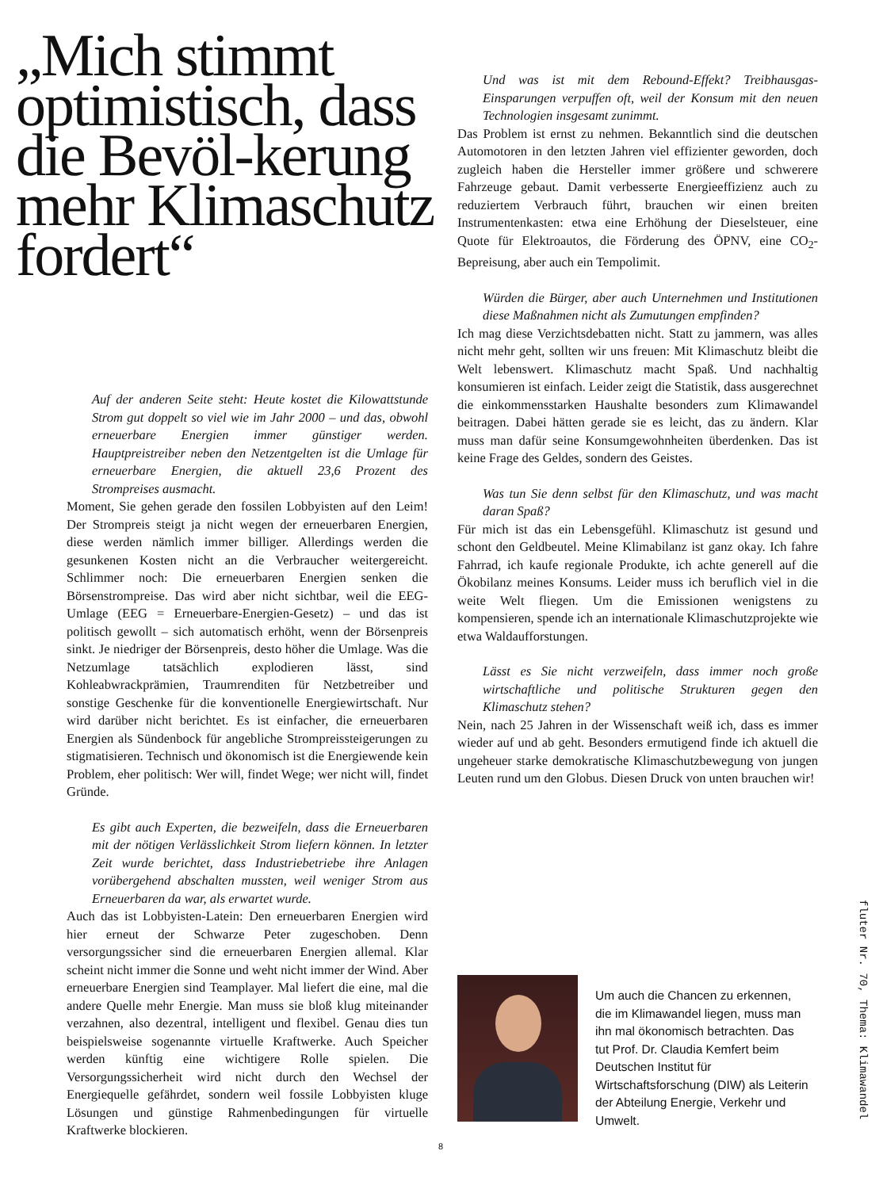„Mich stimmt optimistisch, dass die Bevöl-kerung mehr Klimaschutz fordert“
Auf der anderen Seite steht: Heute kostet die Kilowattstunde Strom gut doppelt so viel wie im Jahr 2000 – und das, obwohl erneuerbare Energien immer günstiger werden. Hauptpreistreiber neben den Netzentgelten ist die Umlage für erneuerbare Energien, die aktuell 23,6 Prozent des Strompreises ausmacht.
Moment, Sie gehen gerade den fossilen Lobbyisten auf den Leim! Der Strompreis steigt ja nicht wegen der erneuerbaren Energien, diese werden nämlich immer billiger. Allerdings werden die gesunkenen Kosten nicht an die Verbraucher weitergereicht. Schlimmer noch: Die erneuerbaren Energien senken die Börsenstrompreise. Das wird aber nicht sichtbar, weil die EEG-Umlage (EEG = Erneuerbare-Energien-Gesetz) – und das ist politisch gewollt – sich automatisch erhöht, wenn der Börsenpreis sinkt. Je niedriger der Börsenpreis, desto höher die Umlage. Was die Netzumlage tatsächlich explodieren lässt, sind Kohleabwrackprämien, Traumrenditen für Netzbetreiber und sonstige Geschenke für die konventionelle Energiewirtschaft. Nur wird darüber nicht berichtet. Es ist einfacher, die erneuerbaren Energien als Sündenbock für angebliche Strompreissteigerungen zu stigmatisieren. Technisch und ökonomisch ist die Energiewende kein Problem, eher politisch: Wer will, findet Wege; wer nicht will, findet Gründe.
Es gibt auch Experten, die bezweifeln, dass die Erneuerbaren mit der nötigen Verlässlichkeit Strom liefern können. In letzter Zeit wurde berichtet, dass Industriebetriebe ihre Anlagen vorübergehend abschalten mussten, weil weniger Strom aus Erneuerbaren da war, als erwartet wurde.
Auch das ist Lobbyisten-Latein: Den erneuerbaren Energien wird hier erneut der Schwarze Peter zugeschoben. Denn versorgungssicher sind die erneuerbaren Energien allemal. Klar scheint nicht immer die Sonne und weht nicht immer der Wind. Aber erneuerbare Energien sind Teamplayer. Mal liefert die eine, mal die andere Quelle mehr Energie. Man muss sie bloß klug miteinander verzahnen, also dezentral, intelligent und flexibel. Genau dies tun beispielsweise sogenannte virtuelle Kraftwerke. Auch Speicher werden künftig eine wichtigere Rolle spielen. Die Versorgungssicherheit wird nicht durch den Wechsel der Energiequelle gefährdet, sondern weil fossile Lobbyisten kluge Lösungen und günstige Rahmenbedingungen für virtuelle Kraftwerke blockieren.
Und was ist mit dem Rebound-Effekt? Treibhausgas-Einsparungen verpuffen oft, weil der Konsum mit den neuen Technologien insgesamt zunimmt.
Das Problem ist ernst zu nehmen. Bekanntlich sind die deutschen Automotoren in den letzten Jahren viel effizienter geworden, doch zugleich haben die Hersteller immer größere und schwerere Fahrzeuge gebaut. Damit verbesserte Energieeffizienz auch zu reduziertem Verbrauch führt, brauchen wir einen breiten Instrumentenkasten: etwa eine Erhöhung der Dieselsteuer, eine Quote für Elektroautos, die Förderung des ÖPNV, eine CO<sub>2</sub>-Bepreisung, aber auch ein Tempolimit.
Würden die Bürger, aber auch Unternehmen und Institutionen diese Maßnahmen nicht als Zumutungen empfinden?
Ich mag diese Verzichtsdebatten nicht. Statt zu jammern, was alles nicht mehr geht, sollten wir uns freuen: Mit Klimaschutz bleibt die Welt lebenswert. Klimaschutz macht Spaß. Und nachhaltig konsumieren ist einfach. Leider zeigt die Statistik, dass ausgerechnet die einkommensstarken Haushalte besonders zum Klimawandel beitragen. Dabei hätten gerade sie es leicht, das zu ändern. Klar muss man dafür seine Konsumgewohnheiten überdenken. Das ist keine Frage des Geldes, sondern des Geistes.
Was tun Sie denn selbst für den Klimaschutz, und was macht daran Spaß?
Für mich ist das ein Lebensgefühl. Klimaschutz ist gesund und schont den Geldbeutel. Meine Klimabilanz ist ganz okay. Ich fahre Fahrrad, ich kaufe regionale Produkte, ich achte generell auf die Ökobilanz meines Konsums. Leider muss ich beruflich viel in die weite Welt fliegen. Um die Emissionen wenigstens zu kompensieren, spende ich an internationale Klimaschutzprojekte wie etwa Waldaufforstungen.
Lässt es Sie nicht verzweifeln, dass immer noch große wirtschaftliche und politische Strukturen gegen den Klimaschutz stehen?
Nein, nach 25 Jahren in der Wissenschaft weiß ich, dass es immer wieder auf und ab geht. Besonders ermutigend finde ich aktuell die ungeheuer starke demokratische Klimaschutzbewegung von jungen Leuten rund um den Globus. Diesen Druck von unten brauchen wir!
Um auch die Chancen zu erkennen, die im Klimawandel liegen, muss man ihn mal ökonomisch betrachten. Das tut Prof. Dr. Claudia Kemfert beim Deutschen Institut für Wirtschaftsforschung (DIW) als Leiterin der Abteilung Energie, Verkehr und Umwelt.
fluter Nr. 70, Thema: Klimawandel
8